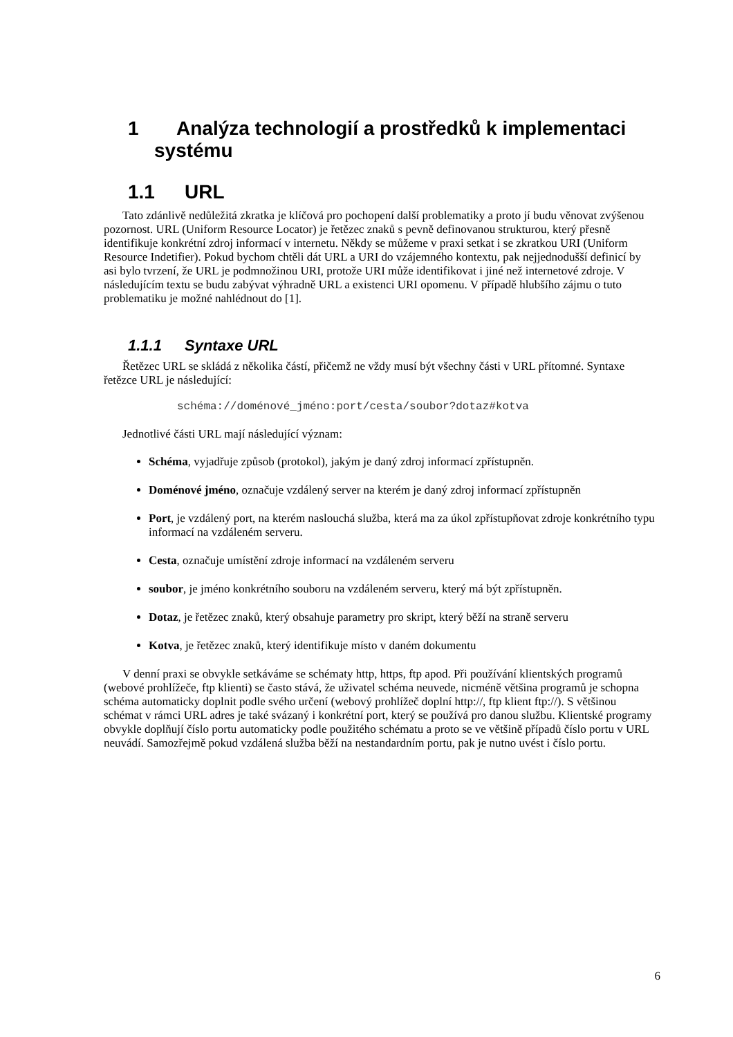1 Analýza technologií a prostředků k implementaci systému
1.1 URL
Tato zdánlivě nedůležitá zkratka je klíčová pro pochopení další problematiky a proto jí budu věnovat zvýšenou pozornost. URL (Uniform Resource Locator) je řetězec znaků s pevně definovanou strukturou, který přesně identifikuje konkrétní zdroj informací v internetu. Někdy se můžeme v praxi setkat i se zkratkou URI (Uniform Resource Indetifier). Pokud bychom chtěli dát URL a URI do vzájemného kontextu, pak nejjednodušší definicí by asi bylo tvrzení, že URL je podmnožinou URI, protože URI může identifikovat i jiné než internetové zdroje. V následujícím textu se budu zabývat výhradně URL a existenci URI opomenu. V případě hlubšího zájmu o tuto problematiku je možné nahlédnout do [1].
1.1.1 Syntaxe URL
Řetězec URL se skládá z několika částí, přičemž ne vždy musí být všechny části v URL přítomné. Syntaxe řetězce URL je následující:
schéma://doménové_jméno:port/cesta/soubor?dotaz#kotva
Jednotlivé části URL mají následující význam:
Schéma, vyjadřuje způsob (protokol), jakým je daný zdroj informací zpřístupněn.
Doménové jméno, označuje vzdálený server na kterém je daný zdroj informací zpřístupněn
Port, je vzdálený port, na kterém naslouchá služba, která ma za úkol zpřístupňovat zdroje konkrétního typu informací na vzdáleném serveru.
Cesta, označuje umístění zdroje informací na vzdáleném serveru
soubor, je jméno konkrétního souboru na vzdáleném serveru, který má být zpřístupněn.
Dotaz, je řetězec znaků, který obsahuje parametry pro skript, který běží na straně serveru
Kotva, je řetězec znaků, který identifikuje místo v daném dokumentu
V denní praxi se obvykle setkáváme se schématy http, https, ftp apod. Při používání klientských programů (webové prohlížeče, ftp klienti) se často stává, že uživatel schéma neuvede, nicméně většina programů je schopna schéma automaticky doplnit podle svého určení (webový prohlížeč doplní http://, ftp klient ftp://). S většinou schémat v rámci URL adres je také svázaný i konkrétní port, který se používá pro danou službu. Klientské programy obvykle doplňují číslo portu automaticky podle použitého schématu a proto se ve většině případů číslo portu v URL neuvádí. Samozřejmě pokud vzdálená služba běží na nestandardním portu, pak je nutno uvést i číslo portu.
6